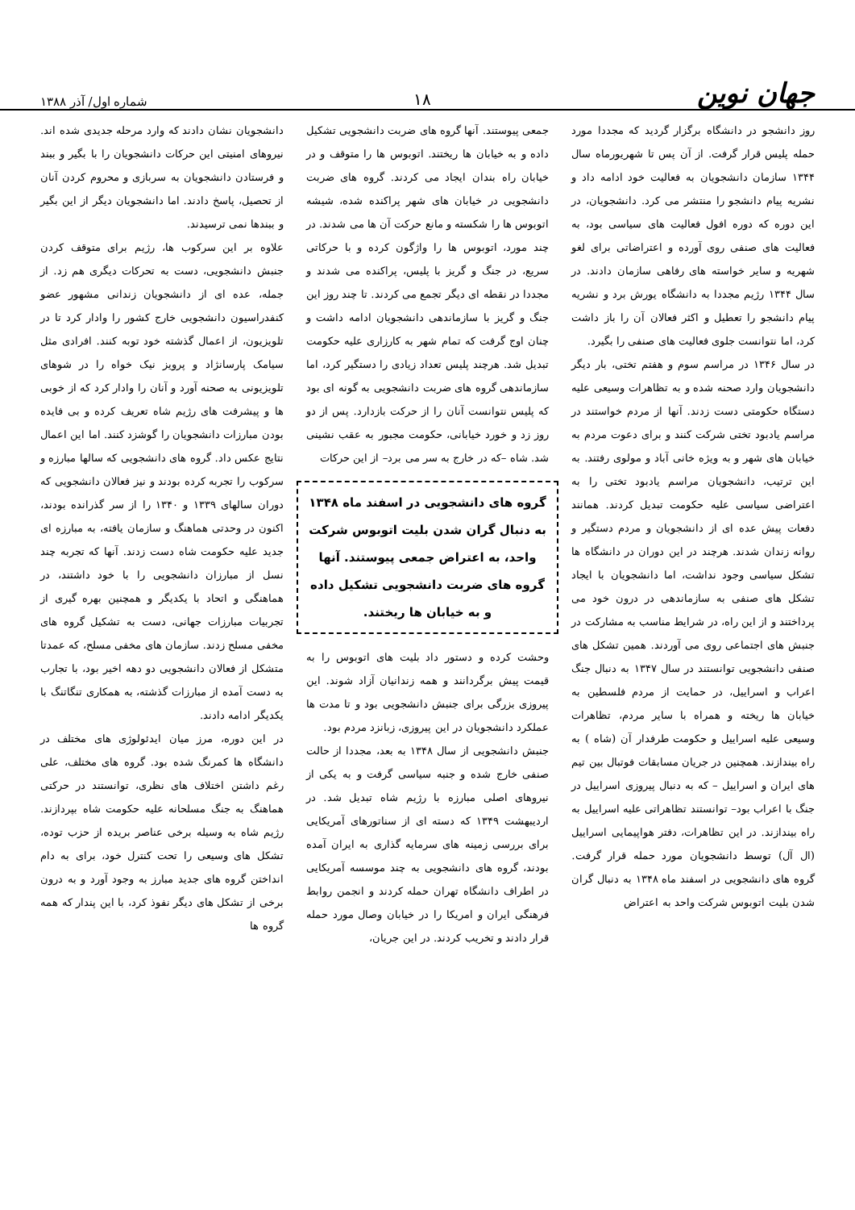جهان نوین
۱۸
شماره اول/ آذر ۱۳۸۸
روز دانشجو در دانشگاه برگزار گردید که مجددا مورد حمله پلیس قرار گرفت. از آن پس تا شهریورماه سال ۱۳۴۴ سازمان دانشجویان به فعالیت خود ادامه داد و نشریه پیام دانشجو را منتشر می کرد. دانشجویان، در این دوره که دوره افول فعالیت های سیاسی بود، به فعالیت های صنفی روی آورده و اعتراضاتی برای لغو شهریه و سایر خواسته های رفاهی سازمان دادند. در سال ۱۳۴۴ رژیم مجددا به دانشگاه یورش برد و نشریه پیام دانشجو را تعطیل و اکثر فعالان آن را باز داشت کرد، اما نتوانست جلوی فعالیت های صنفی را بگیرد.
در سال ۱۳۴۶ در مراسم سوم و هفتم تختی، بار دیگر دانشجویان وارد صحنه شده و به تظاهرات وسیعی علیه دستگاه حکومتی دست زدند. آنها از مردم خواستند در مراسم یادبود تختی شرکت کنند و برای دعوت مردم به خیابان های شهر و به ویژه خانی آباد و مولوی رفتند. به این ترتیب، دانشجویان مراسم یادبود تختی را به اعتراضی سیاسی علیه حکومت تبدیل کردند. همانند دفعات پیش عده ای از دانشجویان و مردم دستگیر و روانه زندان شدند. هرچند در این دوران در دانشگاه ها تشکل سیاسی وجود نداشت، اما دانشجویان با ایجاد تشکل های صنفی به سازماندهی در درون خود می پرداختند و از این راه، در شرایط مناسب به مشارکت در جنبش های اجتماعی روی می آوردند. همین تشکل های صنفی دانشجویی توانستند در سال ۱۳۴۷ به دنبال جنگ اعراب و اسراییل، در حمایت از مردم فلسطین به خیابان ها ریخته و همراه با سایر مردم، تظاهرات وسیعی علیه اسراییل و حکومت طرفدار آن (شاه ) به راه بیندازند. همچنین در جریان مسابقات فوتبال بین تیم های ایران و اسراییل – که به دنبال پیروزی اسراییل در جنگ با اعراب بود– توانستند تظاهراتی علیه اسراییل به راه بیندازند. در این تظاهرات، دفتر هواپیمایی اسراییل (ال آل) توسط دانشجویان مورد حمله قرار گرفت. گروه های دانشجویی در اسفند ماه ۱۳۴۸ به دنبال گران شدن بلیت اتوبوس شرکت واحد به اعتراض
جمعی پیوستند. آنها گروه های ضربت دانشجویی تشکیل داده و به خیابان ها ریختند. اتوبوس ها را متوقف و در خیابان راه بندان ایجاد می کردند. گروه های ضربت دانشجویی در خیابان های شهر پراکنده شده، شیشه اتوبوس ها را شکسته و مانع حرکت آن ها می شدند. در چند مورد، اتوبوس ها را واژگون کرده و با حرکاتی سریع، در جنگ و گریز با پلیس، پراکنده می شدند و مجددا در نقطه ای دیگر تجمع می کردند. تا چند روز این جنگ و گریز با سازماندهی دانشجویان ادامه داشت و چنان اوج گرفت که تمام شهر به کارزاری علیه حکومت تبدیل شد. هرچند پلیس تعداد زیادی را دستگیر کرد، اما سازماندهی گروه های ضربت دانشجویی به گونه ای بود که پلیس نتوانست آنان را از حرکت بازدارد. پس از دو روز زد و خورد خیابانی، حکومت مجبور به عقب نشینی شد. شاه –که در خارج به سر می برد– از این حرکات
گروه های دانشجویی در اسفند ماه ۱۳۴۸ به دنبال گران شدن بلیت اتوبوس شرکت واحد، به اعتراض جمعی پیوستند. آنها گروه های ضربت دانشجویی تشکیل داده و به خیابان ها ریختند.
وحشت کرده و دستور داد بلیت های اتوبوس را به قیمت پیش برگردانند و همه زندانیان آزاد شوند. این پیروزی بزرگی برای جنبش دانشجویی بود و تا مدت ها عملکرد دانشجویان در این پیروزی، زبانزد مردم بود.
جنبش دانشجویی از سال ۱۳۴۸ به بعد، مجددا از حالت صنفی خارج شده و جنبه سیاسی گرفت و به یکی از نیروهای اصلی مبارزه با رژیم شاه تبدیل شد. در اردیبهشت ۱۳۴۹ که دسته ای از سناتورهای آمریکایی برای بررسی زمینه های سرمایه گذاری به ایران آمده بودند، گروه های دانشجویی به چند موسسه آمریکایی در اطراف دانشگاه تهران حمله کردند و انجمن روابط فرهنگی ایران و امریکا را در خیابان وصال مورد حمله قرار دادند و تخریب کردند. در این جریان،
دانشجویان نشان دادند که وارد مرحله جدیدی شده اند. نیروهای امنیتی این حرکات دانشجویان را با بگیر و ببند و فرستادن دانشجویان به سربازی و محروم کردن آنان از تحصیل، پاسخ دادند. اما دانشجویان دیگر از این بگیر و ببندها نمی ترسیدند.
علاوه بر این سرکوب ها، رژیم برای متوقف کردن جنبش دانشجویی، دست به تحرکات دیگری هم زد. از جمله، عده ای از دانشجویان زندانی مشهور عضو کنفدراسیون دانشجویی خارج کشور را وادار کرد تا در تلویزیون، از اعمال گذشته خود توبه کنند. افرادی مثل سیامک پارسانژاد و پرویز نیک خواه را در شوهای تلویزیونی به صحنه آورد و آنان را وادار کرد که از خوبی ها و پیشرفت های رژیم شاه تعریف کرده و بی فایده بودن مبارزات دانشجویان را گوشزد کنند. اما این اعمال نتایج عکس داد. گروه های دانشجویی که سالها مبارزه و سرکوب را تجربه کرده بودند و نیز فعالان دانشجویی که دوران سالهای ۱۳۳۹ و ۱۳۴۰ را از سر گذرانده بودند، اکنون در وحدتی هماهنگ و سازمان یافته، به مبارزه ای جدید علیه حکومت شاه دست زدند. آنها که تجربه چند نسل از مبارزان دانشجویی را با خود داشتند، در هماهنگی و اتحاد با یکدیگر و همچنین بهره گیری از تجربیات مبارزات جهانی، دست به تشکیل گروه های مخفی مسلح زدند. سازمان های مخفی مسلح، که عمدتا متشکل از فعالان دانشجویی دو دهه اخیر بود، با تجارب به دست آمده از مبارزات گذشته، به همکاری تنگاتنگ با یکدیگر ادامه دادند.
در این دوره، مرز میان ایدئولوژی های مختلف در دانشگاه ها کمرنگ شده بود. گروه های مختلف، علی رغم داشتن اختلاف های نظری، توانستند در حرکتی هماهنگ به جنگ مسلحانه علیه حکومت شاه بپردازند. رژیم شاه به وسیله برخی عناصر بریده از حزب توده، تشکل های وسیعی را تحت کنترل خود، برای به دام انداختن گروه های جدید مبارز به وجود آورد و به درون برخی از تشکل های دیگر نفوذ کرد، با این پندار که همه گروه ها